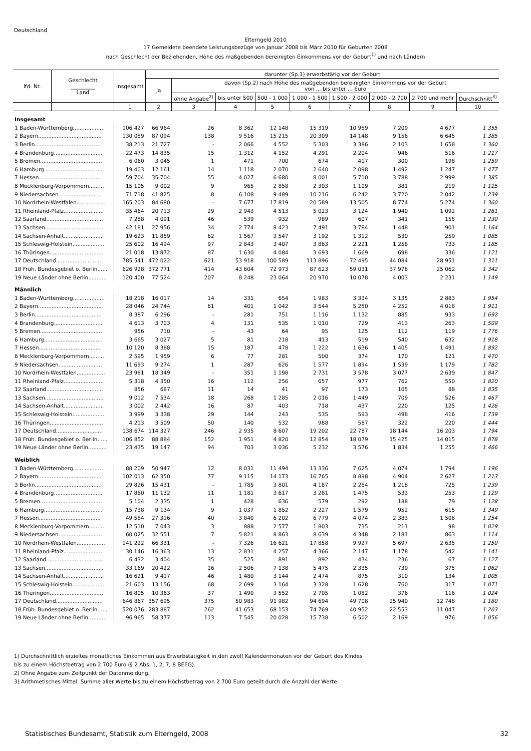Deutschland
Elterngeld 2010
17 Gemeldete beendete Leistungsbezüge von Januar 2008 bis März 2010 für Geburten 2008
nach Geschlecht der Beziehenden, Höhe des maßgebenden bereinigten Einkommens vor der Geburt<sup>1)</sup> und nach Ländern
| lfd. Nr. | Geschlecht _________ Land | Insgesamt | darunter (Sp.1) erwerbstätig vor der Geburt | | | | | | | | |
| --- | --- | --- | --- | --- | --- | --- | --- | --- | --- | --- | --- |
| | | | ja | davon (Sp.2) nach Höhe des maßgebenden bereinigten Einkommens vor der Geburt von ... bis unter ... Euro | | | | | | | |
| | | | | ohne Angabe<sup>2)</sup> | bis unter 500 | 500 - 1 000 | 1 000 - 1 500 | 1 500 - 2 000 | 2 000 - 2 700 | 2 700 und mehr | Durchschnitt<sup>3)</sup> |
| | | 1 | 2 | 3 | 4 | 5 | 6 | 7 | 8 | 9 | 10 |
| Insgesamt | | | | | | | | | | | |
| 1 Baden-Württemberg................... | | 106 427 | 66 964 | 26 | 8 362 | 12 148 | 15 319 | 10 959 | 7 209 | 4 677 | 1 355 |
| 2 Bayern...................................... | | 130 059 | 87 094 | 138 | 9 516 | 15 215 | 20 309 | 14 148 | 9 156 | 6 645 | 1 385 |
| 3 Berlin........................................ | | 38 213 | 21 727 | - | 2 066 | 4 552 | 5 303 | 3 386 | 2 103 | 1 658 | 1 360 |
| 4 Brandenburg............................. | | 22 473 | 14 835 | 15 | 1 312 | 4 152 | 4 291 | 2 204 | 946 | 516 | 1 217 |
| 5 Bremen..................................... | | 6 060 | 3 045 | 1 | 471 | 700 | 674 | 417 | 300 | 198 | 1 259 |
| 6 Hamburg................................... | | 19 403 | 12 161 | 14 | 1 118 | 2 070 | 2 640 | 2 098 | 1 492 | 1 247 | 1 477 |
| 7 Hessen..................................... | | 59 704 | 35 704 | 55 | 4 027 | 6 680 | 8 001 | 5 710 | 3 788 | 2 999 | 1 385 |
| 8 Mecklenburg-Vorpommern......... | | 15 105 | 9 002 | 9 | 965 | 2 858 | 2 303 | 1 109 | 381 | 219 | 1 115 |
| 9 Niedersachsen.......................... | | 71 718 | 41 825 | 8 | 6 108 | 9 489 | 10 216 | 6 242 | 3 720 | 2 042 | 1 239 |
| 10 Nordrhein-Westfalen................. | | 165 203 | 84 680 | - | 7 677 | 17 819 | 20 589 | 13 505 | 8 774 | 5 274 | 1 360 |
| 11 Rheinland-Pfalz........................ | | 35 464 | 20 713 | 29 | 2 943 | 4 513 | 5 023 | 3 124 | 1 940 | 1 092 | 1 261 |
| 12 Saarland.................................. | | 7 288 | 4 091 | 46 | 539 | 932 | 989 | 607 | 341 | 155 | 1 230 |
| 13 Sachsen................................... | | 42 181 | 27 956 | 34 | 2 774 | 8 423 | 7 491 | 3 784 | 1 448 | 901 | 1 164 |
| 14 Sachsen-Anhalt........................ | | 19 623 | 11 859 | 62 | 1 567 | 3 547 | 3 192 | 1 312 | 530 | 259 | 1 085 |
| 15 Schleswig-Holstein................... | | 25 602 | 16 494 | 97 | 2 843 | 3 407 | 3 863 | 2 221 | 1 258 | 733 | 1 185 |
| 16 Thüringen................................ | | 21 018 | 13 872 | 87 | 1 630 | 4 084 | 3 693 | 1 669 | 698 | 336 | 1 121 |
| 17 Deutschland............................ | | 785 541 | 472 022 | 621 | 53 918 | 100 589 | 113 896 | 72 495 | 44 084 | 28 951 | 1 311 |
| 18 Früh. Bundesgebiet o. Berlin...... | | 626 928 | 372 771 | 414 | 43 604 | 72 973 | 87 623 | 59 031 | 37 978 | 25 062 | 1 342 |
| 19 Neue Länder ohne Berlin........... | | 120 400 | 77 524 | 207 | 8 248 | 23 064 | 20 970 | 10 078 | 4 003 | 2 231 | 1 149 |
| Männlich | | | | | | | | | | | |
| 1 Baden-Württemberg................... | | 18 218 | 16 017 | 14 | 331 | 654 | 1 983 | 3 334 | 3 135 | 2 883 | 1 954 |
| 2 Bayern...................................... | | 28 046 | 24 744 | 61 | 401 | 1 042 | 3 544 | 5 250 | 4 252 | 4 018 | 1 911 |
| 3 Berlin........................................ | | 8 387 | 6 296 | - | 281 | 751 | 1 116 | 1 132 | 885 | 933 | 1 692 |
| 4 Brandenburg............................. | | 4 613 | 3 703 | 4 | 131 | 535 | 1 010 | 729 | 413 | 263 | 1 509 |
| 5 Bremen..................................... | | 956 | 710 | - | 43 | 64 | 95 | 125 | 112 | 119 | 1 776 |
| 6 Hamburg................................... | | 3 665 | 3 027 | 5 | 81 | 218 | 413 | 519 | 540 | 632 | 1 918 |
| 7 Hessen..................................... | | 10 120 | 8 388 | 15 | 187 | 478 | 1 222 | 1 636 | 1 405 | 1 491 | 1 892 |
| 8 Mecklenburg-Vorpommern......... | | 2 595 | 1 959 | 6 | 77 | 281 | 500 | 374 | 170 | 121 | 1 470 |
| 9 Niedersachsen.......................... | | 11 693 | 9 274 | 1 | 287 | 626 | 1 577 | 1 894 | 1 539 | 1 179 | 1 782 |
| 10 Nordrhein-Westfalen................. | | 23 981 | 18 349 | - | 351 | 1 198 | 2 731 | 3 578 | 3 077 | 2 639 | 1 847 |
| 11 Rheinland-Pfalz........................ | | 5 318 | 4 350 | 16 | 112 | 256 | 657 | 977 | 762 | 550 | 1 820 |
| 12 Saarland.................................. | | 856 | 687 | 11 | 14 | 41 | 97 | 173 | 105 | 88 | 1 835 |
| 13 Sachsen................................... | | 9 012 | 7 534 | 18 | 268 | 1 285 | 2 016 | 1 449 | 709 | 526 | 1 467 |
| 14 Sachsen-Anhalt........................ | | 3 002 | 2 442 | 16 | 87 | 403 | 718 | 437 | 220 | 125 | 1 426 |
| 15 Schleswig-Holstein................... | | 3 999 | 3 338 | 29 | 144 | 243 | 535 | 593 | 498 | 416 | 1 739 |
| 16 Thüringen................................ | | 4 213 | 3 509 | 50 | 140 | 532 | 988 | 587 | 322 | 220 | 1 444 |
| 17 Deutschland............................ | | 138 674 | 114 327 | 246 | 2 935 | 8 607 | 19 202 | 22 787 | 18 144 | 16 203 | 1 794 |
| 18 Früh. Bundesgebiet o. Berlin...... | | 106 852 | 88 884 | 152 | 1 951 | 4 820 | 12 854 | 18 079 | 15 425 | 14 015 | 1 878 |
| 19 Neue Länder ohne Berlin........... | | 23 435 | 19 147 | 94 | 703 | 3 036 | 5 232 | 3 576 | 1 834 | 1 255 | 1 466 |
| Weiblich | | | | | | | | | | | |
| 1 Baden-Württemberg................... | | 88 209 | 50 947 | 12 | 8 031 | 11 494 | 13 336 | 7 625 | 4 074 | 1 794 | 1 196 |
| 2 Bayern...................................... | | 102 013 | 62 350 | 77 | 9 115 | 14 173 | 16 765 | 8 898 | 4 904 | 2 627 | 1 213 |
| 3 Berlin........................................ | | 29 826 | 15 431 | - | 1 785 | 3 801 | 4 187 | 2 254 | 1 218 | 725 | 1 239 |
| 4 Brandenburg............................. | | 17 860 | 11 132 | 11 | 1 181 | 3 617 | 3 281 | 1 475 | 533 | 253 | 1 129 |
| 5 Bremen..................................... | | 5 104 | 2 335 | 1 | 428 | 636 | 579 | 292 | 188 | 79 | 1 128 |
| 6 Hamburg................................... | | 15 738 | 9 134 | 9 | 1 037 | 1 852 | 2 227 | 1 579 | 952 | 615 | 1 349 |
| 7 Hessen..................................... | | 49 584 | 27 316 | 40 | 3 840 | 6 202 | 6 779 | 4 074 | 2 383 | 1 508 | 1 254 |
| 8 Mecklenburg-Vorpommern......... | | 12 510 | 7 043 | 3 | 888 | 2 577 | 1 803 | 735 | 211 | 98 | 1 029 |
| 9 Niedersachsen.......................... | | 60 025 | 32 551 | 7 | 5 821 | 8 863 | 8 639 | 4 348 | 2 181 | 863 | 1 114 |
| 10 Nordrhein-Westfalen................. | | 141 222 | 66 331 | - | 7 326 | 16 621 | 17 858 | 9 927 | 5 697 | 2 635 | 1 250 |
| 11 Rheinland-Pfalz........................ | | 30 146 | 16 363 | 13 | 2 831 | 4 257 | 4 366 | 2 147 | 1 178 | 542 | 1 141 |
| 12 Saarland.................................. | | 6 432 | 3 404 | 35 | 525 | 891 | 892 | 434 | 236 | 67 | 1 127 |
| 13 Sachsen................................... | | 33 169 | 20 422 | 16 | 2 506 | 7 138 | 5 475 | 2 335 | 739 | 375 | 1 062 |
| 14 Sachsen-Anhalt........................ | | 16 621 | 9 417 | 46 | 1 480 | 3 144 | 2 474 | 875 | 310 | 134 | 1 005 |
| 15 Schleswig-Holstein................... | | 21 603 | 13 156 | 68 | 2 699 | 3 164 | 3 328 | 1 628 | 760 | 317 | 1 071 |
| 16 Thüringen................................ | | 16 805 | 10 363 | 37 | 1 490 | 3 552 | 2 705 | 1 082 | 376 | 116 | 1 024 |
| 17 Deutschland............................ | | 646 867 | 357 695 | 375 | 50 983 | 91 982 | 94 694 | 49 708 | 25 940 | 12 748 | 1 180 |
| 18 Früh. Bundesgebiet o. Berlin...... | | 520 076 | 283 887 | 262 | 41 653 | 68 153 | 74 769 | 40 952 | 22 553 | 11 047 | 1 203 |
| 19 Neue Länder ohne Berlin........... | | 96 965 | 58 377 | 113 | 7 545 | 20 028 | 15 738 | 6 502 | 2 169 | 976 | 1 056 |
1) Durchschnittlich erzieltes monatliches Einkommen aus Erwerbstätigkeit in den zwölf Kalendermonaten vor der Geburt des Kindes
bis zu einem Höchstbetrag von 2 700 Euro (§ 2 Abs. 1, 2, 7, 8 BEEG).
2) Ohne Angabe zum Zeitpunkt der Datenmeldung.
3) Arithmetisches Mittel: Summe aller Werte bis zu einem Höchstbetrag von 2 700 Euro geteilt durch die Anzahl der Werte.
Statistisches Bundesamt, Statistik zum Elterngeld, 2008 32